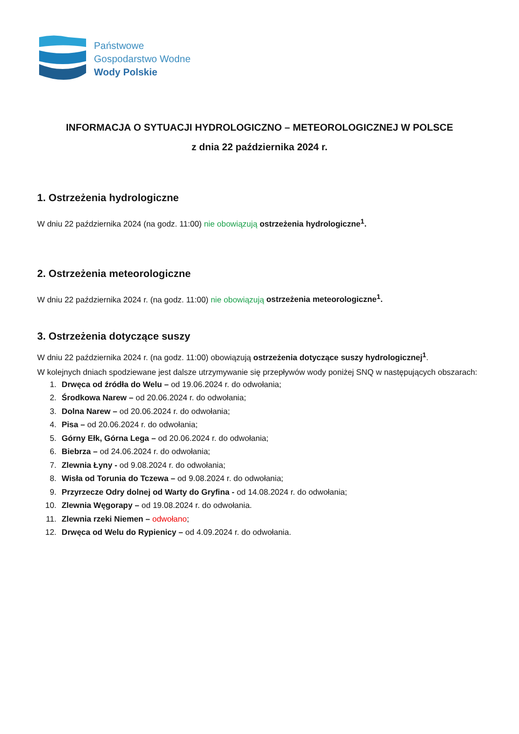Państwowe
Gospodarstwo Wodne
Wody Polskie
INFORMACJA O SYTUACJI HYDROLOGICZNO – METEOROLOGICZNEJ W POLSCE
z dnia 22 października 2024 r.
1. Ostrzeżenia hydrologiczne
W dniu 22 października 2024 (na godz. 11:00) nie obowiązują ostrzeżenia hydrologiczne<sup>1</sup>.
2. Ostrzeżenia meteorologiczne
W dniu 22 października 2024 r. (na godz. 11:00) nie obowiązują ostrzeżenia meteorologiczne<sup>1</sup>.
3. Ostrzeżenia dotyczące suszy
W dniu 22 października 2024 r. (na godz. 11:00) obowiązują ostrzeżenia dotyczące suszy hydrologicznej<sup>1</sup>.
W kolejnych dniach spodziewane jest dalsze utrzymywanie się przepływów wody poniżej SNQ w następujących obszarach:
1. Drwęca od źródła do Welu – od 19.06.2024 r. do odwołania;
2. Środkowa Narew – od 20.06.2024 r. do odwołania;
3. Dolna Narew – od 20.06.2024 r. do odwołania;
4. Pisa – od 20.06.2024 r. do odwołania;
5. Górny Ełk, Górna Lega – od 20.06.2024 r. do odwołania;
6. Biebrza – od 24.06.2024 r. do odwołania;
7. Zlewnia Łyny - od 9.08.2024 r. do odwołania;
8. Wisła od Torunia do Tczewa – od 9.08.2024 r. do odwołania;
9. Przyrzecze Odry dolnej od Warty do Gryfina - od 14.08.2024 r. do odwołania;
10. Zlewnia Węgorapy – od 19.08.2024 r. do odwołania.
11. Zlewnia rzeki Niemen – odwołano;
12. Drwęca od Welu do Rypienicy – od 4.09.2024 r. do odwołania.